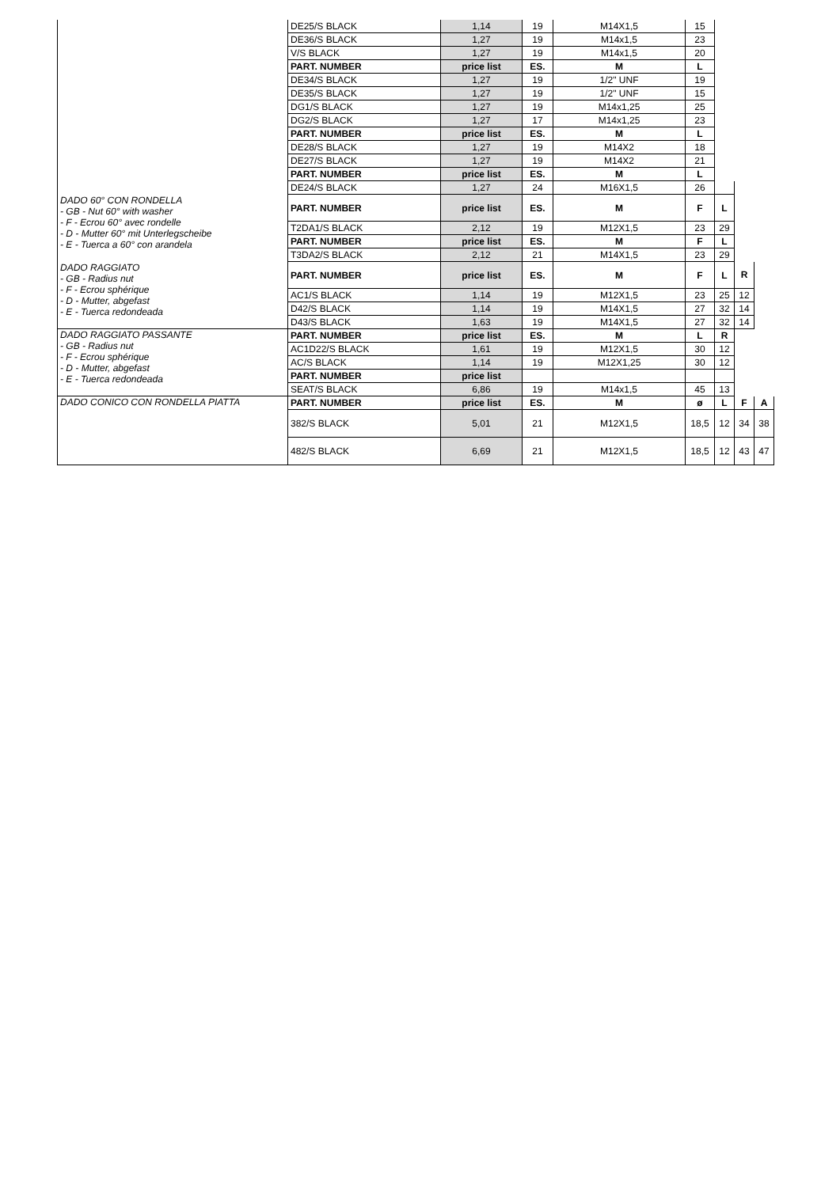| | DE25/S BLACK | 1,14 | 19 | M14X1,5 | 15 | | | |
| | DE36/S BLACK | 1,27 | 19 | M14x1,5 | 23 | | | |
| | V/S BLACK | 1,27 | 19 | M14x1,5 | 20 | | | |
| | PART. NUMBER | price list | ES. | M | L | | | |
| | DE34/S BLACK | 1,27 | 19 | 1/2" UNF | 19 | | | |
| | DE35/S BLACK | 1,27 | 19 | 1/2" UNF | 15 | | | |
| | DG1/S BLACK | 1,27 | 19 | M14x1,25 | 25 | | | |
| | DG2/S BLACK | 1,27 | 17 | M14x1,25 | 23 | | | |
| | PART. NUMBER | price list | ES. | M | L | | | |
| | DE28/S BLACK | 1,27 | 19 | M14X2 | 18 | | | |
| | DE27/S BLACK | 1,27 | 19 | M14X2 | 21 | | | |
| | PART. NUMBER | price list | ES. | M | L | | | |
| | DE24/S BLACK | 1,27 | 24 | M16X1,5 | 26 | | | |
| DADO 60° CON RONDELLA - GB - Nut 60° with washer - F - Ecrou 60° avec rondelle - D - Mutter 60° mit Unterlegscheibe - E - Tuerca a 60° con arandela | PART. NUMBER | price list | ES. | M | F | L | | |
| | T2DA1/S BLACK | 2,12 | 19 | M12X1,5 | 23 | 29 | | |
| | PART. NUMBER | price list | ES. | M | F | L | | |
| | T3DA2/S BLACK | 2,12 | 21 | M14X1,5 | 23 | 29 | | |
| DADO RAGGIATO - GB - Radius nut - F - Ecrou sphérique - D - Mutter, abgefast - E - Tuerca redondeada | PART. NUMBER | price list | ES. | M | F | L | R | |
| | AC1/S BLACK | 1,14 | 19 | M12X1,5 | 23 | 25 | 12 | |
| | D42/S BLACK | 1,14 | 19 | M14X1,5 | 27 | 32 | 14 | |
| | D43/S BLACK | 1,63 | 19 | M14X1,5 | 27 | 32 | 14 | |
| DADO RAGGIATO PASSANTE - GB - Radius nut - F - Ecrou sphérique - D - Mutter, abgefast - E - Tuerca redondeada | PART. NUMBER | price list | ES. | M | L | R | | |
| | AC1D22/S BLACK | 1,61 | 19 | M12X1,5 | 30 | 12 | | |
| | AC/S BLACK | 1,14 | 19 | M12X1,25 | 30 | 12 | | |
| | PART. NUMBER | price list | | | | | | |
| | SEAT/S BLACK | 6,86 | 19 | M14x1,5 | 45 | 13 | | |
| DADO CONICO CON RONDELLA PIATTA | PART. NUMBER | price list | ES. | M | ø | L | F | A |
| | 382/S BLACK | 5,01 | 21 | M12X1,5 | 18,5 | 12 | 34 | 38 |
| | 482/S BLACK | 6,69 | 21 | M12X1,5 | 18,5 | 12 | 43 | 47 |